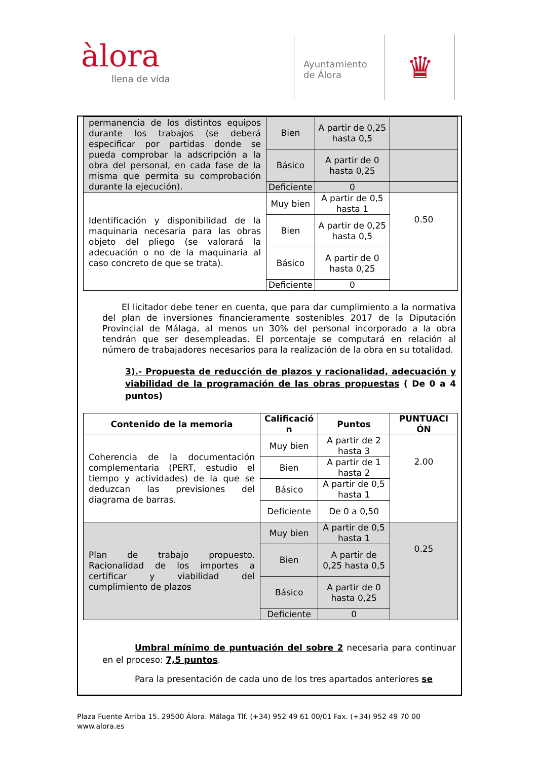àlora
llena de vida
Ayuntamiento
de Álora
♛
| permanencia de los distintos equipos durante los trabajos (se deberá especificar por partidas donde se pueda comprobar la adscripción a la obra del personal, en cada fase de la misma que permita su comprobación durante la ejecución). | Bien | A partir de 0,25 hasta 0,5 | |
| | Básico | A partir de 0 hasta 0,25 | |
| | Deficiente | 0 | |
| Identificación y disponibilidad de la maquinaria necesaria para las obras objeto del pliego (se valorará la adecuación o no de la maquinaria al caso concreto de que se trata). | Muy bien | A partir de 0,5 hasta 1 | 0.50 |
| | Bien | A partir de 0,25 hasta 0,5 | |
| | Básico | A partir de 0 hasta 0,25 | |
| | Deficiente | 0 | |
El licitador debe tener en cuenta, que para dar cumplimiento a la normativa del plan de inversiones financieramente sostenibles 2017 de la Diputación Provincial de Málaga, al menos un 30% del personal incorporado a la obra tendrán que ser desempleadas. El porcentaje se computará en relación al número de trabajadores necesarios para la realización de la obra en su totalidad.
3).- Propuesta de reducción de plazos y racionalidad, adecuación y viabilidad de la programación de las obras propuestas ( De 0 a 4 puntos)
| Contenido de la memoria | Calificació n | Puntos | PUNTUACI ÓN |
| --- | --- | --- | --- |
| Coherencia de la documentación complementaria (PERT, estudio el tiempo y actividades) de la que se deduzcan las previsiones del diagrama de barras. | Muy bien | A partir de 2 hasta 3 | 2.00 |
| | Bien | A partir de 1 hasta 2 | |
| | Básico | A partir de 0,5 hasta 1 | |
| | Deficiente | De 0 a 0,50 | |
| Plan de trabajo propuesto. Racionalidad de los importes a certificar y viabilidad del cumplimiento de plazos | Muy bien | A partir de 0,5 hasta 1 | 0.25 |
| | Bien | A partir de 0,25 hasta 0,5 | |
| | Básico | A partir de 0 hasta 0,25 | |
| | Deficiente | 0 | |
Umbral mínimo de puntuación del sobre 2 necesaria para continuar en el proceso: 7,5 puntos.
Para la presentación de cada uno de los tres apartados anteriores se
Plaza Fuente Arriba 15. 29500 Álora. Málaga Tlf. (+34) 952 49 61 00/01 Fax. (+34) 952 49 70 00
www.alora.es